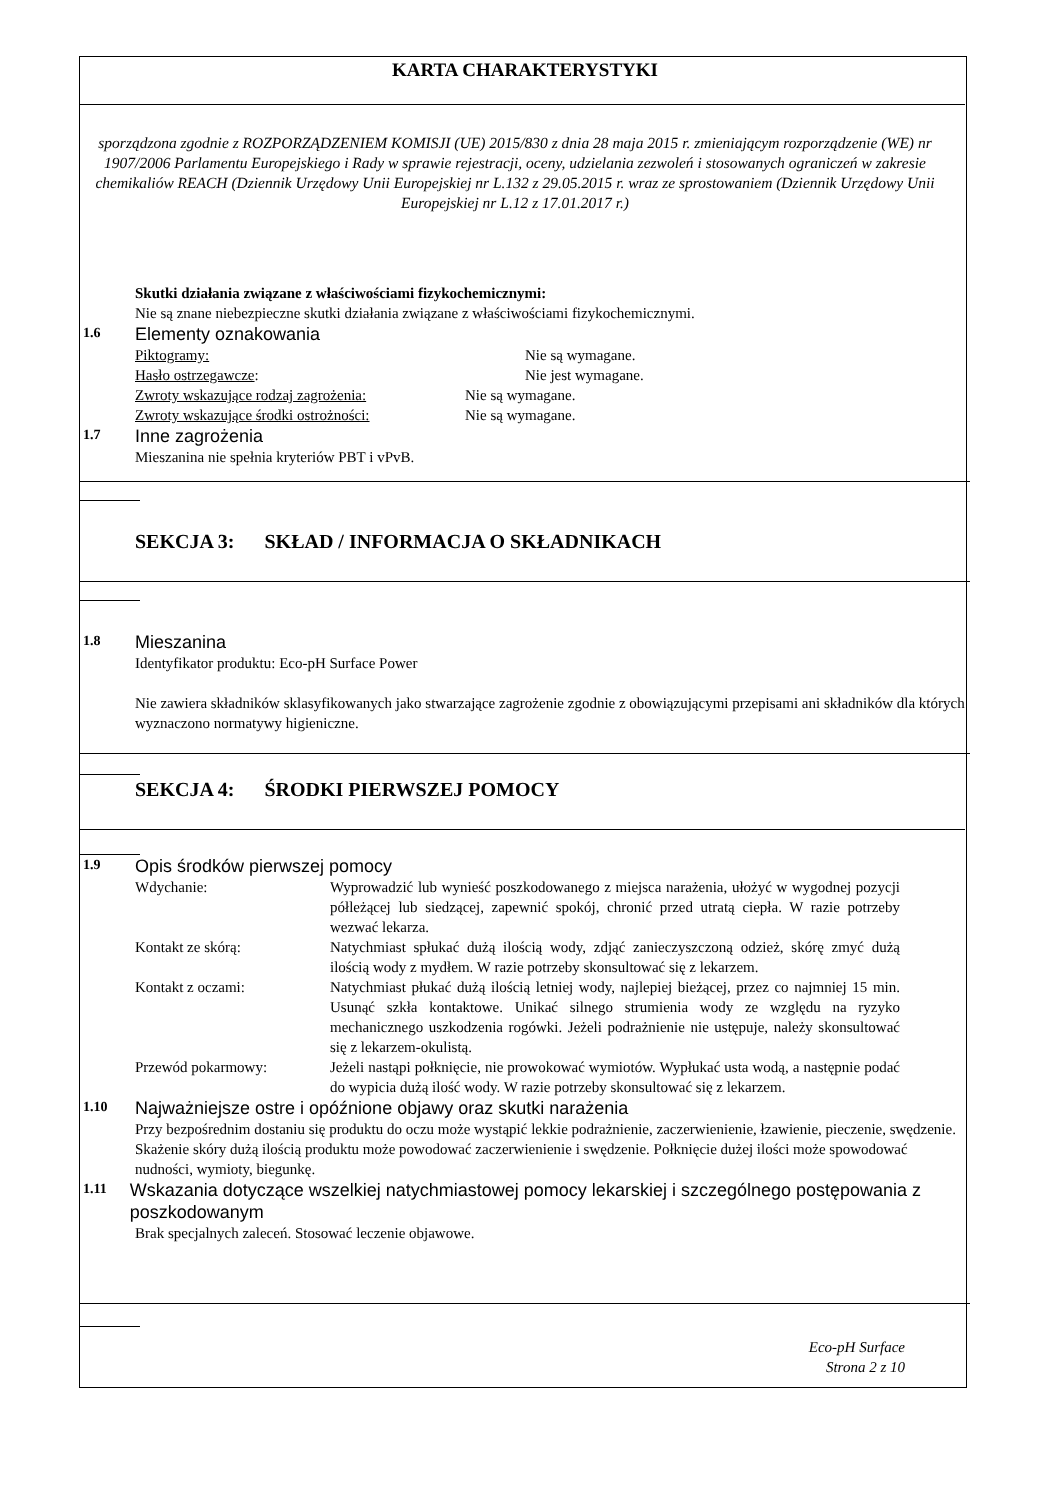KARTA CHARAKTERYSTYKI
sporządzona zgodnie z ROZPORZĄDZENIEM KOMISJI (UE) 2015/830 z dnia 28 maja 2015 r. zmieniającym rozporządzenie (WE) nr 1907/2006 Parlamentu Europejskiego i Rady w sprawie rejestracji, oceny, udzielania zezwoleń i stosowanych ograniczeń w zakresie chemikaliów REACH (Dziennik Urzędowy Unii Europejskiej nr L.132 z 29.05.2015 r. wraz ze sprostowaniem (Dziennik Urzędowy Unii Europejskiej nr L.12 z 17.01.2017 r.)
Skutki działania związane z właściwościami fizykochemicznymi:
Nie są znane niebezpieczne skutki działania związane z właściwościami fizykochemicznymi.
1.6 Elementy oznakowania
Piktogramy: Nie są wymagane.
Hasło ostrzegawcze: Nie jest wymagane.
Zwroty wskazujące rodzaj zagrożenia: Nie są wymagane.
Zwroty wskazujące środki ostrożności: Nie są wymagane.
1.7 Inne zagrożenia
Mieszanina nie spełnia kryteriów PBT i vPvB.
SEKCJA 3: SKŁAD / INFORMACJA O SKŁADNIKACH
1.8 Mieszanina
Identyfikator produktu: Eco-pH Surface Power
Nie zawiera składników sklasyfikowanych jako stwarzające zagrożenie zgodnie z obowiązującymi przepisami ani składników dla których wyznaczono normatywy higieniczne.
SEKCJA 4: ŚRODKI PIERWSZEJ POMOCY
1.9 Opis środków pierwszej pomocy
Wdychanie: Wyprowadzić lub wynieść poszkodowanego z miejsca narażenia, ułożyć w wygodnej pozycji półleżącej lub siedzącej, zapewnić spokój, chronić przed utratą ciepła. W razie potrzeby wezwać lekarza.
Kontakt ze skórą: Natychmiast spłukać dużą ilością wody, zdjąć zanieczyszczoną odzież, skórę zmyć dużą ilością wody z mydłem. W razie potrzeby skonsultować się z lekarzem.
Kontakt z oczami: Natychmiast płukać dużą ilością letniej wody, najlepiej bieżącej, przez co najmniej 15 min. Usunąć szkła kontaktowe. Unikać silnego strumienia wody ze względu na ryzyko mechanicznego uszkodzenia rogówki. Jeżeli podrażnienie nie ustępuje, należy skonsultować się z lekarzem-okulistą.
Przewód pokarmowy: Jeżeli nastąpi połknięcie, nie prowokować wymiotów. Wypłukać usta wodą, a następnie podać do wypicia dużą ilość wody. W razie potrzeby skonsultować się z lekarzem.
1.10 Najważniejsze ostre i opóźnione objawy oraz skutki narażenia
Przy bezpośrednim dostaniu się produktu do oczu może wystąpić lekkie podrażnienie, zaczerwienienie, łzawienie, pieczenie, swędzenie. Skażenie skóry dużą ilością produktu może powodować zaczerwienienie i swędzenie. Połknięcie dużej ilości może spowodować nudności, wymioty, biegunkę.
1.11 Wskazania dotyczące wszelkiej natychmiastowej pomocy lekarskiej i szczególnego postępowania z poszkodowanym
Brak specjalnych zaleceń. Stosować leczenie objawowe.
Eco-pH Surface
Strona 2 z 10